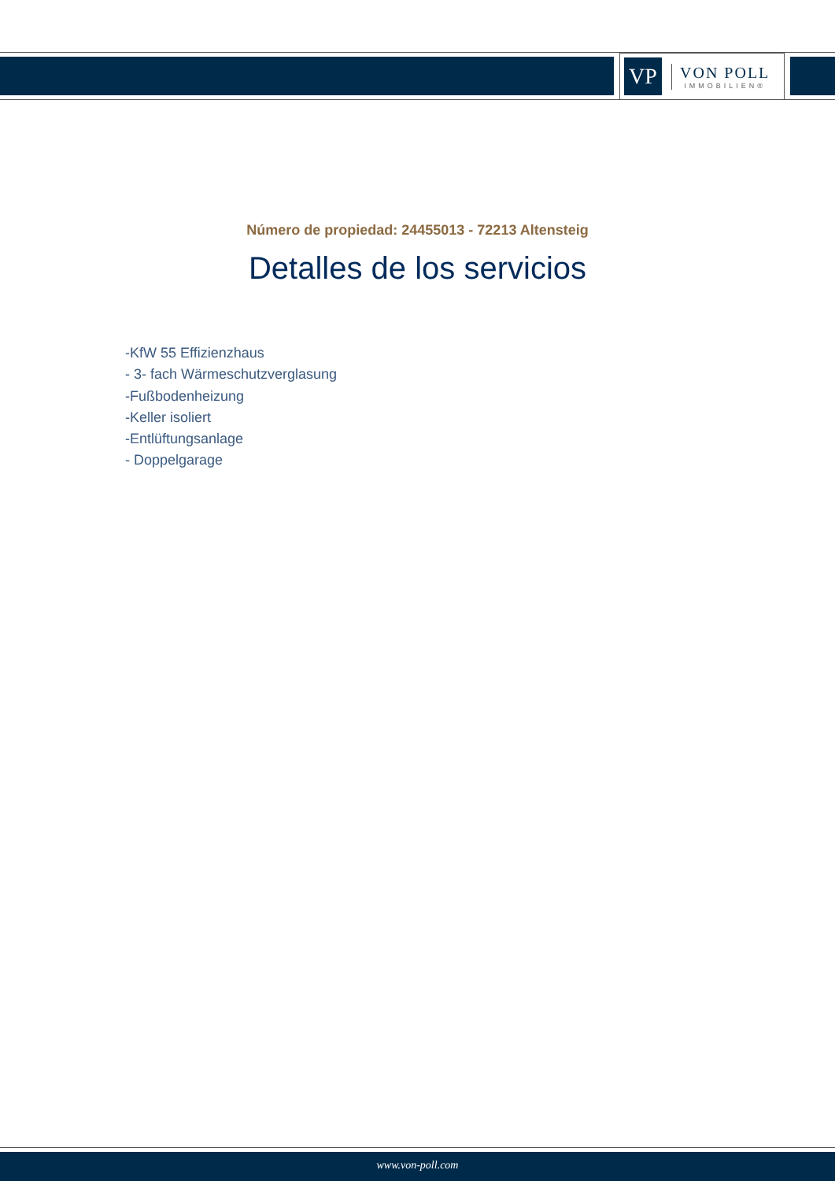VP
VON POLL
IMMOBILIEN®
Número de propiedad: 24455013 - 72213 Altensteig
Detalles de los servicios
-KfW 55 Effizienzhaus
- 3- fach Wärmeschutzverglasung
-Fußbodenheizung
-Keller isoliert
-Entlüftungsanlage
- Doppelgarage
www.von-poll.com